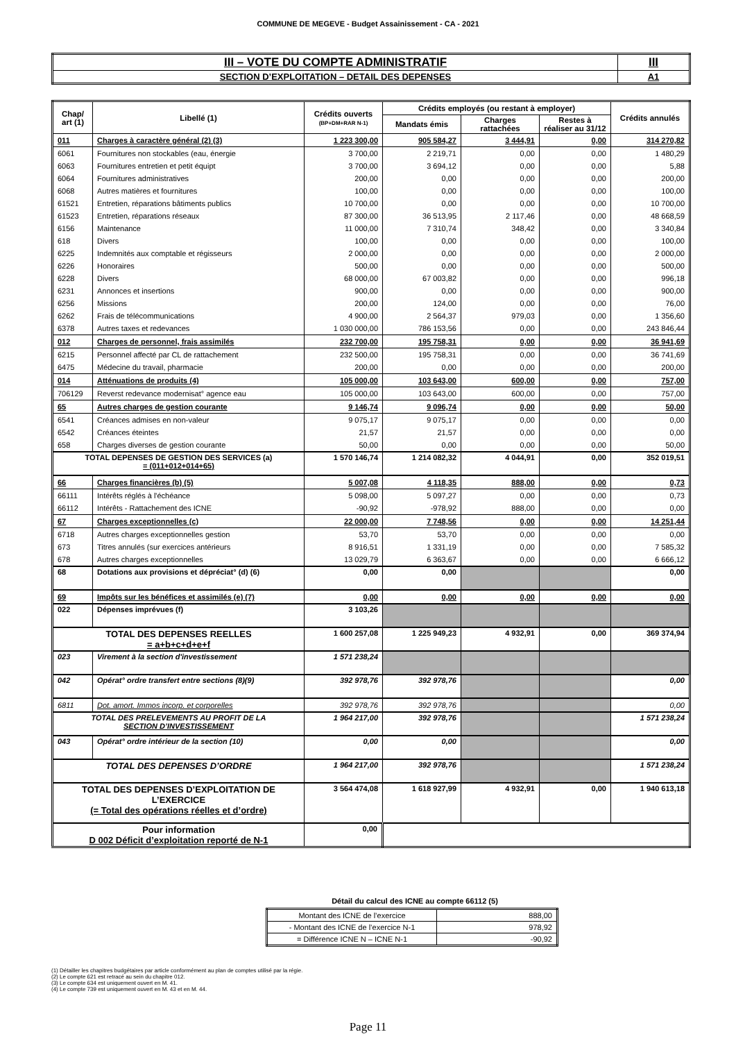COMMUNE DE MEGEVE - Budget Assainissement - CA - 2021
| III – VOTE DU COMPTE ADMINISTRATIF | III |
| SECTION D’EXPLOITATION – DETAIL DES DEPENSES | A1 |
| Chap/ art (1) | Libellé (1) | Crédits ouverts (BP+DM+RAR N-1) | Crédits employés (ou restant à employer) | | | Crédits annulés |
| --- | --- | --- | --- | --- | --- | --- |
| | | | Mandats émis | Charges rattachées | Restes à réaliser au 31/12 | |
| 011 | Charges à caractère général (2) (3) | 1 223 300,00 | 905 584,27 | 3 444,91 | 0,00 | 314 270,82 |
| 6061 | Fournitures non stockables (eau, énergie | 3 700,00 | 2 219,71 | 0,00 | 0,00 | 1 480,29 |
| 6063 | Fournitures entretien et petit équipt | 3 700,00 | 3 694,12 | 0,00 | 0,00 | 5,88 |
| 6064 | Fournitures administratives | 200,00 | 0,00 | 0,00 | 0,00 | 200,00 |
| 6068 | Autres matières et fournitures | 100,00 | 0,00 | 0,00 | 0,00 | 100,00 |
| 61521 | Entretien, réparations bâtiments publics | 10 700,00 | 0,00 | 0,00 | 0,00 | 10 700,00 |
| 61523 | Entretien, réparations réseaux | 87 300,00 | 36 513,95 | 2 117,46 | 0,00 | 48 668,59 |
| 6156 | Maintenance | 11 000,00 | 7 310,74 | 348,42 | 0,00 | 3 340,84 |
| 618 | Divers | 100,00 | 0,00 | 0,00 | 0,00 | 100,00 |
| 6225 | Indemnités aux comptable et régisseurs | 2 000,00 | 0,00 | 0,00 | 0,00 | 2 000,00 |
| 6226 | Honoraires | 500,00 | 0,00 | 0,00 | 0,00 | 500,00 |
| 6228 | Divers | 68 000,00 | 67 003,82 | 0,00 | 0,00 | 996,18 |
| 6231 | Annonces et insertions | 900,00 | 0,00 | 0,00 | 0,00 | 900,00 |
| 6256 | Missions | 200,00 | 124,00 | 0,00 | 0,00 | 76,00 |
| 6262 | Frais de télécommunications | 4 900,00 | 2 564,37 | 979,03 | 0,00 | 1 356,60 |
| 6378 | Autres taxes et redevances | 1 030 000,00 | 786 153,56 | 0,00 | 0,00 | 243 846,44 |
| 012 | Charges de personnel, frais assimilés | 232 700,00 | 195 758,31 | 0,00 | 0,00 | 36 941,69 |
| 6215 | Personnel affecté par CL de rattachement | 232 500,00 | 195 758,31 | 0,00 | 0,00 | 36 741,69 |
| 6475 | Médecine du travail, pharmacie | 200,00 | 0,00 | 0,00 | 0,00 | 200,00 |
| 014 | Atténuations de produits (4) | 105 000,00 | 103 643,00 | 600,00 | 0,00 | 757,00 |
| 706129 | Reverst redevance modernisat° agence eau | 105 000,00 | 103 643,00 | 600,00 | 0,00 | 757,00 |
| 65 | Autres charges de gestion courante | 9 146,74 | 9 096,74 | 0,00 | 0,00 | 50,00 |
| 6541 | Créances admises en non-valeur | 9 075,17 | 9 075,17 | 0,00 | 0,00 | 0,00 |
| 6542 | Créances éteintes | 21,57 | 21,57 | 0,00 | 0,00 | 0,00 |
| 658 | Charges diverses de gestion courante | 50,00 | 0,00 | 0,00 | 0,00 | 50,00 |
| TOTAL DEPENSES DE GESTION DES SERVICES (a) = (011+012+014+65) | | 1 570 146,74 | 1 214 082,32 | 4 044,91 | 0,00 | 352 019,51 |
| 66 | Charges financières (b) (5) | 5 007,08 | 4 118,35 | 888,00 | 0,00 | 0,73 |
| 66111 | Intérêts réglés à l'échéance | 5 098,00 | 5 097,27 | 0,00 | 0,00 | 0,73 |
| 66112 | Intérêts - Rattachement des ICNE | -90,92 | -978,92 | 888,00 | 0,00 | 0,00 |
| 67 | Charges exceptionnelles (c) | 22 000,00 | 7 748,56 | 0,00 | 0,00 | 14 251,44 |
| 6718 | Autres charges exceptionnelles gestion | 53,70 | 53,70 | 0,00 | 0,00 | 0,00 |
| 673 | Titres annulés (sur exercices antérieurs | 8 916,51 | 1 331,19 | 0,00 | 0,00 | 7 585,32 |
| 678 | Autres charges exceptionnelles | 13 029,79 | 6 363,67 | 0,00 | 0,00 | 6 666,12 |
| 68 | Dotations aux provisions et dépréciat° (d) (6) | 0,00 | 0,00 | | | 0,00 |
| 69 | Impôts sur les bénéfices et assimilés (e) (7) | 0,00 | 0,00 | 0,00 | 0,00 | 0,00 |
| 022 | Dépenses imprévues (f) | 3 103,26 | | | | |
| TOTAL DES DEPENSES REELLES = a+b+c+d+e+f | | 1 600 257,08 | 1 225 949,23 | 4 932,91 | 0,00 | 369 374,94 |
| 023 | Virement à la section d'investissement | 1 571 238,24 | | | | |
| 042 | Opérat° ordre transfert entre sections (8)(9) | 392 978,76 | 392 978,76 | | | 0,00 |
| 6811 | Dot. amort. Immos incorp. et corporelles | 392 978,76 | 392 978,76 | | | 0,00 |
| TOTAL DES PRELEVEMENTS AU PROFIT DE LA SECTION D’INVESTISSEMENT | | 1 964 217,00 | 392 978,76 | | | 1 571 238,24 |
| 043 | Opérat° ordre intérieur de la section (10) | 0,00 | 0,00 | | | 0,00 |
| TOTAL DES DEPENSES D’ORDRE | | 1 964 217,00 | 392 978,76 | | | 1 571 238,24 |
| TOTAL DES DEPENSES D’EXPLOITATION DE L’EXERCICE (= Total des opérations réelles et d’ordre) | | 3 564 474,08 | 1 618 927,99 | 4 932,91 | 0,00 | 1 940 613,18 |
| Pour information D 002 Déficit d’exploitation reporté de N-1 | | 0,00 | | | | |
Détail du calcul des ICNE au compte 66112 (5)
| Montant des ICNE de l’exercice | 888,00 |
| - Montant des ICNE de l’exercice N-1 | 978,92 |
| = Différence ICNE N – ICNE N-1 | -90,92 |
(1) Détailler les chapitres budgétaires par article conformément au plan de comptes utilisé par la régie.
(2) Le compte 621 est retracé au sein du chapitre 012.
(3) Le compte 634 est uniquement ouvert en M. 41.
(4) Le compte 739 est uniquement ouvert en M. 43 et en M. 44.
Page 11